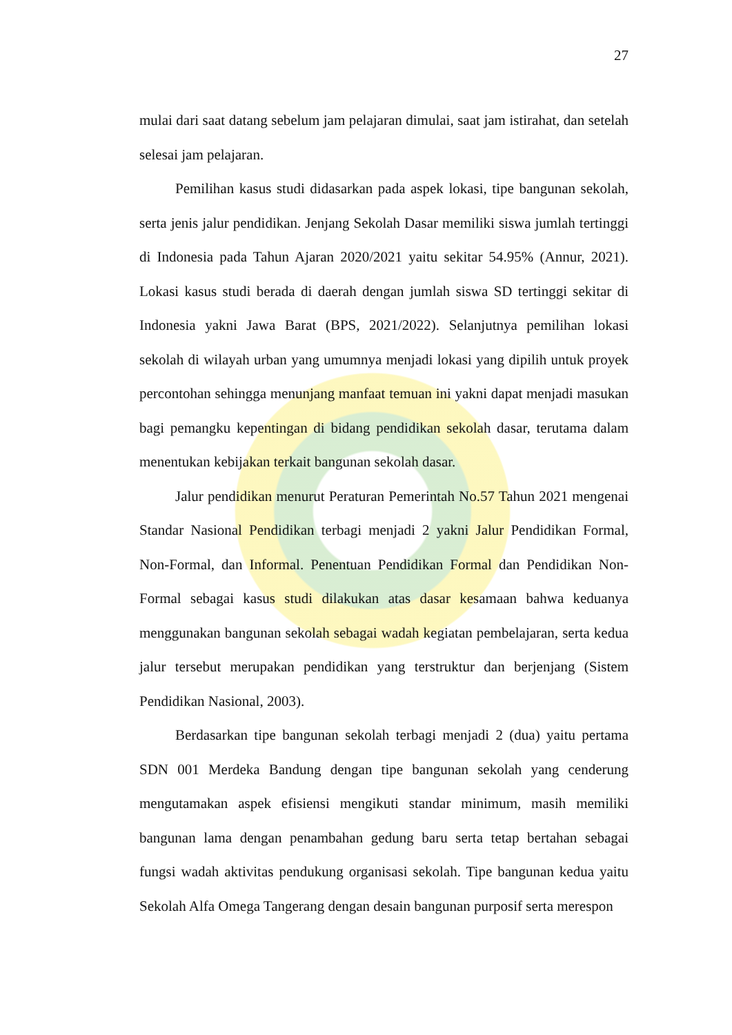27
mulai dari saat datang sebelum jam pelajaran dimulai, saat jam istirahat, dan setelah selesai jam pelajaran.
Pemilihan kasus studi didasarkan pada aspek lokasi, tipe bangunan sekolah, serta jenis jalur pendidikan. Jenjang Sekolah Dasar memiliki siswa jumlah tertinggi di Indonesia pada Tahun Ajaran 2020/2021 yaitu sekitar 54.95% (Annur, 2021). Lokasi kasus studi berada di daerah dengan jumlah siswa SD tertinggi sekitar di Indonesia yakni Jawa Barat (BPS, 2021/2022). Selanjutnya pemilihan lokasi sekolah di wilayah urban yang umumnya menjadi lokasi yang dipilih untuk proyek percontohan sehingga menunjang manfaat temuan ini yakni dapat menjadi masukan bagi pemangku kepentingan di bidang pendidikan sekolah dasar, terutama dalam menentukan kebijakan terkait bangunan sekolah dasar.
Jalur pendidikan menurut Peraturan Pemerintah No.57 Tahun 2021 mengenai Standar Nasional Pendidikan terbagi menjadi 2 yakni Jalur Pendidikan Formal, Non-Formal, dan Informal. Penentuan Pendidikan Formal dan Pendidikan Non-Formal sebagai kasus studi dilakukan atas dasar kesamaan bahwa keduanya menggunakan bangunan sekolah sebagai wadah kegiatan pembelajaran, serta kedua jalur tersebut merupakan pendidikan yang terstruktur dan berjenjang (Sistem Pendidikan Nasional, 2003).
Berdasarkan tipe bangunan sekolah terbagi menjadi 2 (dua) yaitu pertama SDN 001 Merdeka Bandung dengan tipe bangunan sekolah yang cenderung mengutamakan aspek efisiensi mengikuti standar minimum, masih memiliki bangunan lama dengan penambahan gedung baru serta tetap bertahan sebagai fungsi wadah aktivitas pendukung organisasi sekolah. Tipe bangunan kedua yaitu Sekolah Alfa Omega Tangerang dengan desain bangunan purposif serta merespon